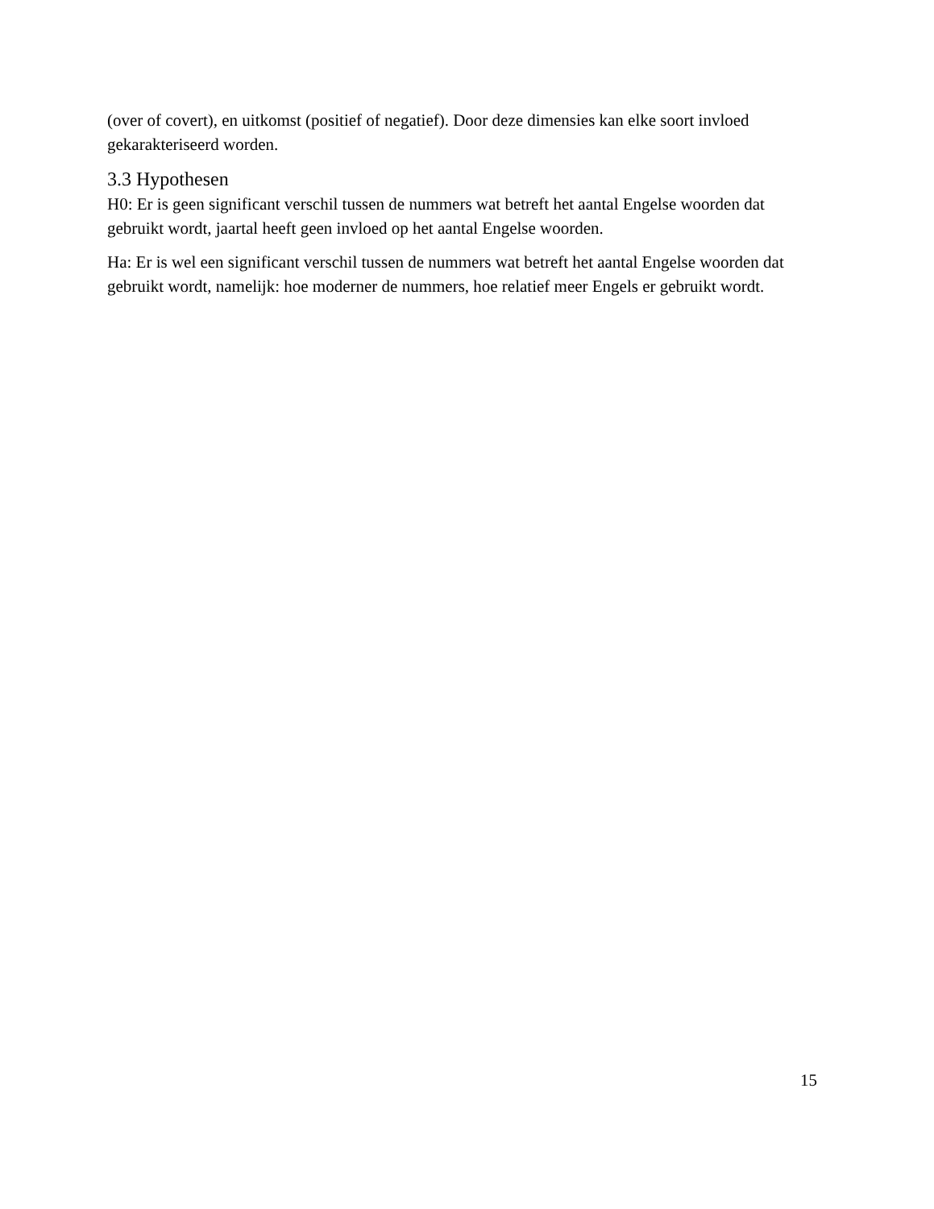(over of covert), en uitkomst (positief of negatief). Door deze dimensies kan elke soort invloed gekarakteriseerd worden.
3.3 Hypothesen
H0: Er is geen significant verschil tussen de nummers wat betreft het aantal Engelse woorden dat gebruikt wordt, jaartal heeft geen invloed op het aantal Engelse woorden.
Ha: Er is wel een significant verschil tussen de nummers wat betreft het aantal Engelse woorden dat gebruikt wordt, namelijk: hoe moderner de nummers, hoe relatief meer Engels er gebruikt wordt.
15